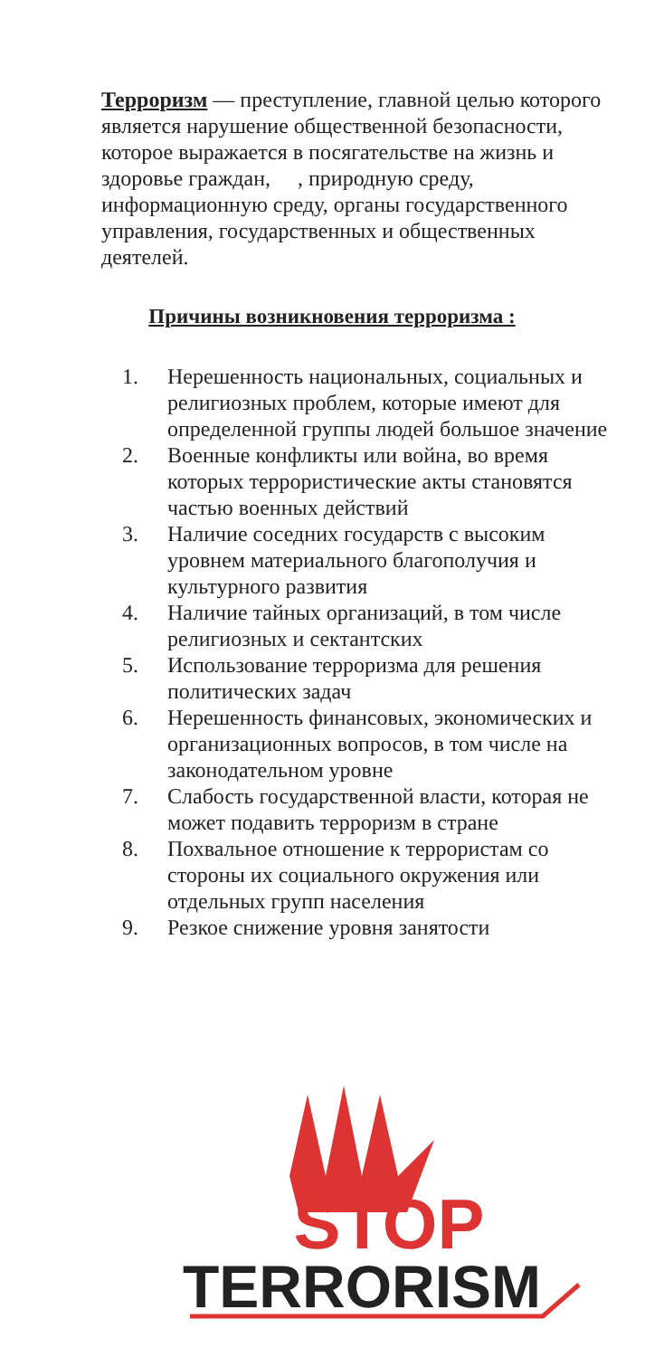Терроризм — преступление, главной целью которого является нарушение общественной безопасности, которое выражается в посягательстве на жизнь и здоровье граждан, , природную среду, информационную среду, органы государственного управления, государственных и общественных деятелей.
Причины возникновения терроризма :
1. Нерешенность национальных, социальных и религиозных проблем, которые имеют для определенной группы людей большое значение
2. Военные конфликты или война, во время которых террористические акты становятся частью военных действий
3. Наличие соседних государств с высоким уровнем материального благополучия и культурного развития
4. Наличие тайных организаций, в том числе религиозных и сектантских
5. Использование терроризма для решения политических задач
6. Нерешенность финансовых, экономических и организационных вопросов, в том числе на законодательном уровне
7. Слабость государственной власти, которая не может подавить терроризм в стране
8. Похвальное отношение к террористам со стороны их социального окружения или отдельных групп населения
9. Резкое снижение уровня занятости
STOP
TERRORISM